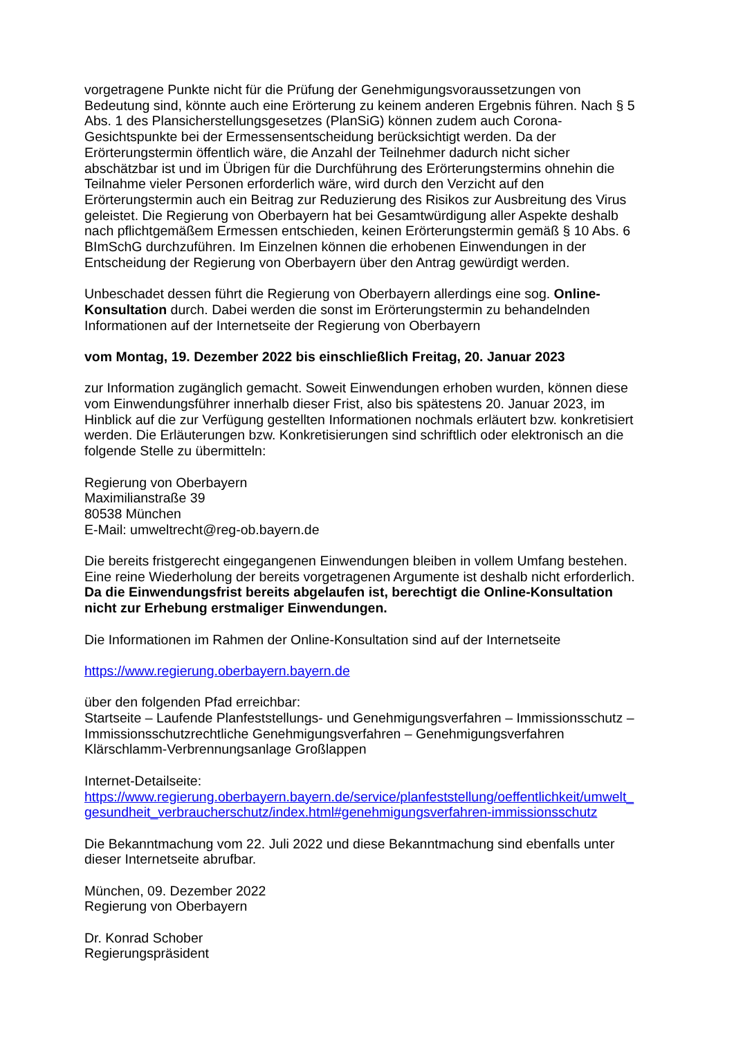vorgetragene Punkte nicht für die Prüfung der Genehmigungsvoraussetzungen von Bedeutung sind, könnte auch eine Erörterung zu keinem anderen Ergebnis führen. Nach § 5 Abs. 1 des Plansicherstellungsgesetzes (PlanSiG) können zudem auch Corona-Gesichtspunkte bei der Ermessensentscheidung berücksichtigt werden. Da der Erörterungstermin öffentlich wäre, die Anzahl der Teilnehmer dadurch nicht sicher abschätzbar ist und im Übrigen für die Durchführung des Erörterungstermins ohnehin die Teilnahme vieler Personen erforderlich wäre, wird durch den Verzicht auf den Erörterungstermin auch ein Beitrag zur Reduzierung des Risikos zur Ausbreitung des Virus geleistet. Die Regierung von Oberbayern hat bei Gesamtwürdigung aller Aspekte deshalb nach pflichtgemäßem Ermessen entschieden, keinen Erörterungstermin gemäß § 10 Abs. 6 BImSchG durchzuführen. Im Einzelnen können die erhobenen Einwendungen in der Entscheidung der Regierung von Oberbayern über den Antrag gewürdigt werden.
Unbeschadet dessen führt die Regierung von Oberbayern allerdings eine sog. Online-Konsultation durch. Dabei werden die sonst im Erörterungstermin zu behandelnden Informationen auf der Internetseite der Regierung von Oberbayern
vom Montag, 19. Dezember 2022 bis einschließlich Freitag, 20. Januar 2023
zur Information zugänglich gemacht. Soweit Einwendungen erhoben wurden, können diese vom Einwendungsführer innerhalb dieser Frist, also bis spätestens 20. Januar 2023, im Hinblick auf die zur Verfügung gestellten Informationen nochmals erläutert bzw. konkretisiert werden. Die Erläuterungen bzw. Konkretisierungen sind schriftlich oder elektronisch an die folgende Stelle zu übermitteln:
Regierung von Oberbayern
Maximilianstraße 39
80538 München
E-Mail: umweltrecht@reg-ob.bayern.de
Die bereits fristgerecht eingegangenen Einwendungen bleiben in vollem Umfang bestehen. Eine reine Wiederholung der bereits vorgetragenen Argumente ist deshalb nicht erforderlich. Da die Einwendungsfrist bereits abgelaufen ist, berechtigt die Online-Konsultation nicht zur Erhebung erstmaliger Einwendungen.
Die Informationen im Rahmen der Online-Konsultation sind auf der Internetseite
https://www.regierung.oberbayern.bayern.de
über den folgenden Pfad erreichbar:
Startseite – Laufende Planfeststellungs- und Genehmigungsverfahren – Immissionsschutz – Immissionsschutzrechtliche Genehmigungsverfahren – Genehmigungsverfahren Klärschlamm-Verbrennungsanlage Großlappen
Internet-Detailseite:
https://www.regierung.oberbayern.bayern.de/service/planfeststellung/oeffentlichkeit/umwelt_gesundheit_verbraucherschutz/index.html#genehmigungsverfahren-immissionsschutz
Die Bekanntmachung vom 22. Juli 2022 und diese Bekanntmachung sind ebenfalls unter dieser Internetseite abrufbar.
München, 09. Dezember 2022
Regierung von Oberbayern
Dr. Konrad Schober
Regierungspräsident